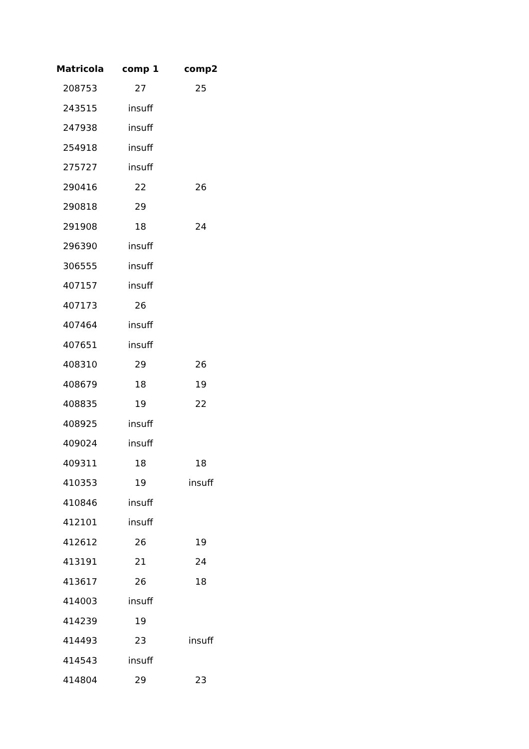| Matricola | comp 1 | comp2 |
| --- | --- | --- |
| 208753 | 27 | 25 |
| 243515 | insuff | |
| 247938 | insuff | |
| 254918 | insuff | |
| 275727 | insuff | |
| 290416 | 22 | 26 |
| 290818 | 29 | |
| 291908 | 18 | 24 |
| 296390 | insuff | |
| 306555 | insuff | |
| 407157 | insuff | |
| 407173 | 26 | |
| 407464 | insuff | |
| 407651 | insuff | |
| 408310 | 29 | 26 |
| 408679 | 18 | 19 |
| 408835 | 19 | 22 |
| 408925 | insuff | |
| 409024 | insuff | |
| 409311 | 18 | 18 |
| 410353 | 19 | insuff |
| 410846 | insuff | |
| 412101 | insuff | |
| 412612 | 26 | 19 |
| 413191 | 21 | 24 |
| 413617 | 26 | 18 |
| 414003 | insuff | |
| 414239 | 19 | |
| 414493 | 23 | insuff |
| 414543 | insuff | |
| 414804 | 29 | 23 |